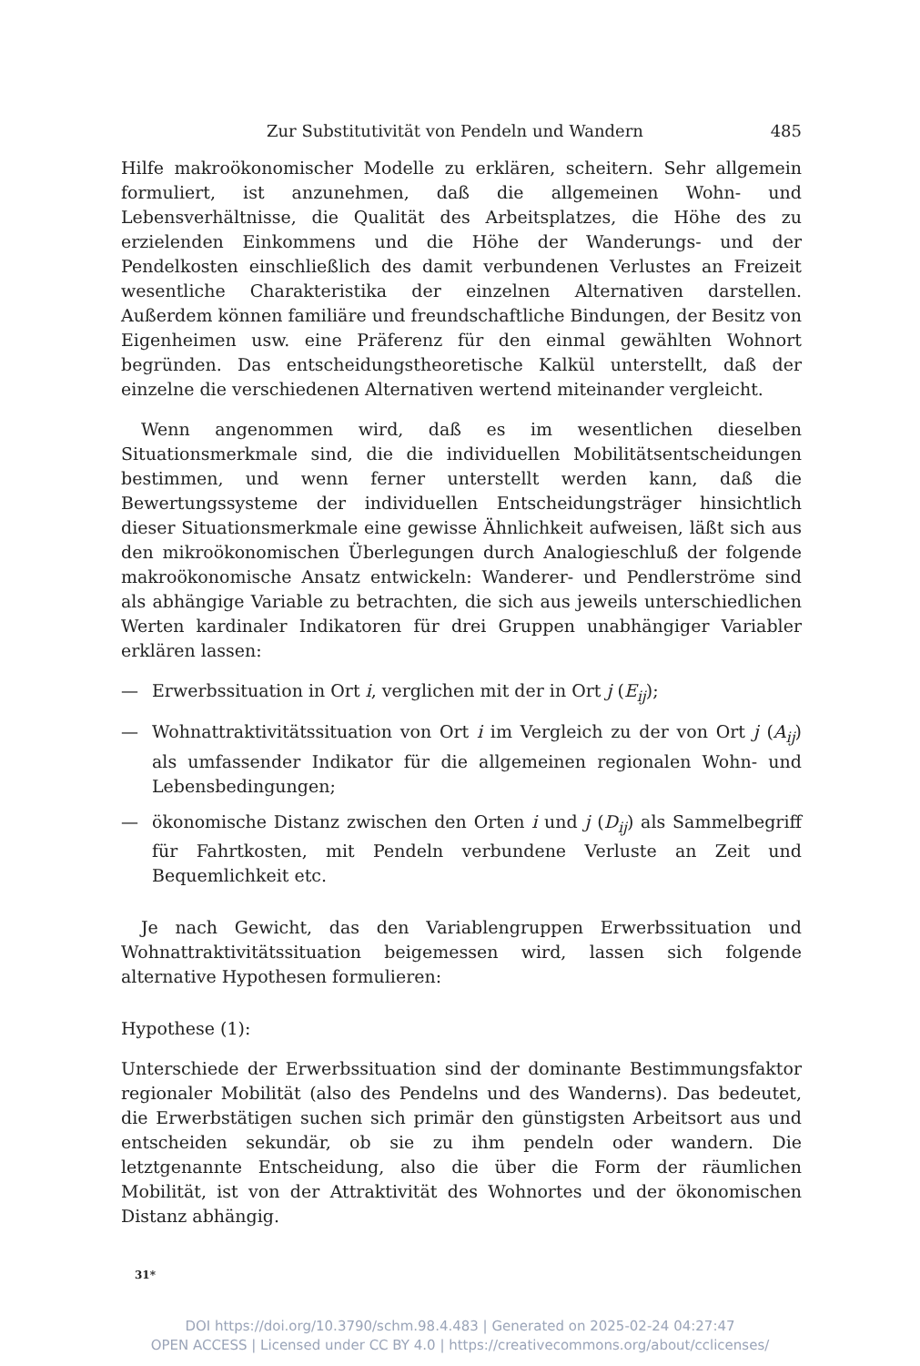Zur Substitutivität von Pendeln und Wandern 485
Hilfe makroökonomischer Modelle zu erklären, scheitern. Sehr allgemein formuliert, ist anzunehmen, daß die allgemeinen Wohn- und Lebensverhältnisse, die Qualität des Arbeitsplatzes, die Höhe des zu erzielenden Einkommens und die Höhe der Wanderungs- und der Pendelkosten einschließlich des damit verbundenen Verlustes an Freizeit wesentliche Charakteristika der einzelnen Alternativen darstellen. Außerdem können familiäre und freundschaftliche Bindungen, der Besitz von Eigenheimen usw. eine Präferenz für den einmal gewählten Wohnort begründen. Das entscheidungstheoretische Kalkül unterstellt, daß der einzelne die verschiedenen Alternativen wertend miteinander vergleicht.
Wenn angenommen wird, daß es im wesentlichen dieselben Situationsmerkmale sind, die die individuellen Mobilitätsentscheidungen bestimmen, und wenn ferner unterstellt werden kann, daß die Bewertungssysteme der individuellen Entscheidungsträger hinsichtlich dieser Situationsmerkmale eine gewisse Ähnlichkeit aufweisen, läßt sich aus den mikroökonomischen Überlegungen durch Analogieschluß der folgende makroökonomische Ansatz entwickeln: Wanderer- und Pendlerströme sind als abhängige Variable zu betrachten, die sich aus jeweils unterschiedlichen Werten kardinaler Indikatoren für drei Gruppen unabhängiger Variabler erklären lassen:
— Erwerbssituation in Ort i, verglichen mit der in Ort j (E<sub>ij</sub>);
— Wohnattraktivitätssituation von Ort i im Vergleich zu der von Ort j (A<sub>ij</sub>) als umfassender Indikator für die allgemeinen regionalen Wohn- und Lebensbedingungen;
— ökonomische Distanz zwischen den Orten i und j (D<sub>ij</sub>) als Sammelbegriff für Fahrtkosten, mit Pendeln verbundene Verluste an Zeit und Bequemlichkeit etc.
Je nach Gewicht, das den Variablengruppen Erwerbssituation und Wohnattraktivitätssituation beigemessen wird, lassen sich folgende alternative Hypothesen formulieren:
Hypothese (1):
Unterschiede der Erwerbssituation sind der dominante Bestimmungsfaktor regionaler Mobilität (also des Pendelns und des Wanderns). Das bedeutet, die Erwerbstätigen suchen sich primär den günstigsten Arbeitsort aus und entscheiden sekundär, ob sie zu ihm pendeln oder wandern. Die letztgenannte Entscheidung, also die über die Form der räumlichen Mobilität, ist von der Attraktivität des Wohnortes und der ökonomischen Distanz abhängig.
31*
DOI https://doi.org/10.3790/schm.98.4.483 | Generated on 2025-02-24 04:27:47
OPEN ACCESS | Licensed under CC BY 4.0 | https://creativecommons.org/about/cclicenses/